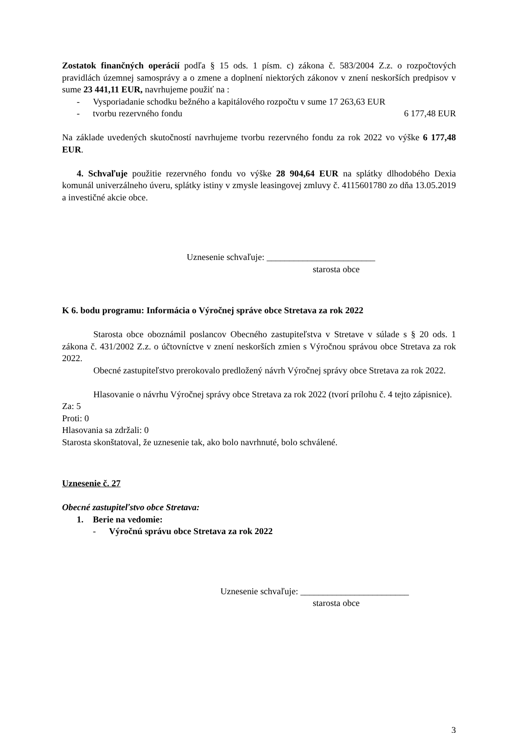Zostatok finančných operácií podľa § 15 ods. 1 písm. c) zákona č. 583/2004 Z.z. o rozpočtových pravidlách územnej samosprávy a o zmene a doplnení niektorých zákonov v znení neskorších predpisov v sume 23 441,11 EUR, navrhujeme použiť na :
- Vysporiadanie schodku bežného a kapitálového rozpočtu v sume 17 263,63 EUR
- tvorbu rezervného fondu 6 177,48 EUR
Na základe uvedených skutočností navrhujeme tvorbu rezervného fondu za rok 2022 vo výške 6 177,48 EUR.
4. Schvaľuje použitie rezervného fondu vo výške 28 904,64 EUR na splátky dlhodobého Dexia komunál univerzálneho úveru, splátky istiny v zmysle leasingovej zmluvy č. 4115601780 zo dňa 13.05.2019 a investičné akcie obce.
Uznesenie schvaľuje: ________________________
starosta obce
K 6. bodu programu: Informácia o Výročnej správe obce Stretava za rok 2022
Starosta obce oboznámil poslancov Obecného zastupiteľstva v Stretave v súlade s § 20 ods. 1 zákona č. 431/2002 Z.z. o účtovníctve v znení neskorších zmien s Výročnou správou obce Stretava za rok 2022.
Obecné zastupiteľstvo prerokovalo predložený návrh Výročnej správy obce Stretava za rok 2022.
Hlasovanie o návrhu Výročnej správy obce Stretava za rok 2022 (tvorí prílohu č. 4 tejto zápisnice).
Za: 5
Proti: 0
Hlasovania sa zdržali: 0
Starosta skonštatoval, že uznesenie tak, ako bolo navrhnuté, bolo schválené.
Uznesenie č. 27
Obecné zastupiteľstvo obce Stretava:
1. Berie na vedomie:
- Výročnú správu obce Stretava za rok 2022
Uznesenie schvaľuje: ________________________
starosta obce
3